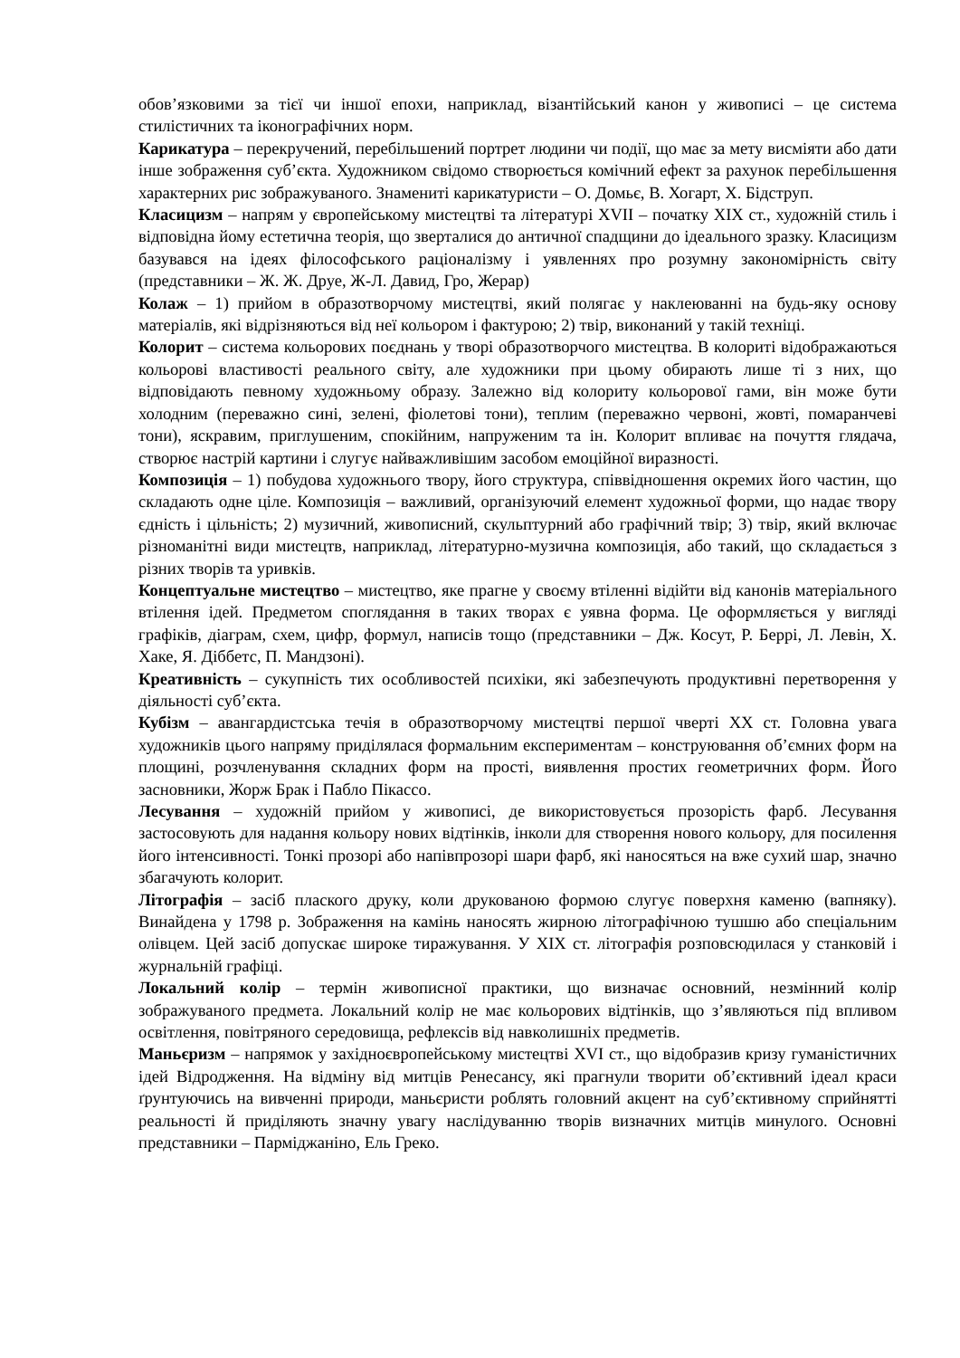обов’язковими за тієї чи іншої епохи, наприклад, візантійський канон у живописі – це система стилістичних та іконографічних норм.
Карикатура – перекручений, перебільшений портрет людини чи події, що має за мету висміяти або дати інше зображення суб’єкта. Художником свідомо створюється комічний ефект за рахунок перебільшення характерних рис зображуваного. Знамениті карикатуристи – О. Домьє, В. Хогарт, Х. Бідструп.
Класицизм – напрям у європейському мистецтві та літературі XVII – початку XIX ст., художній стиль і відповідна йому естетична теорія, що зверталися до античної спадщини до ідеального зразку. Класицизм базувався на ідеях філософського раціоналізму і уявленнях про розумну закономірність світу (представники – Ж. Ж. Друе, Ж-Л. Давид, Гро, Жерар)
Колаж – 1) прийом в образотворчому мистецтві, який полягає у наклеюванні на будь-яку основу матеріалів, які відрізняються від неї кольором і фактурою; 2) твір, виконаний у такій техніці.
Колорит – система кольорових поєднань у творі образотворчого мистецтва. В колориті відображаються кольорові властивості реального світу, але художники при цьому обирають лише ті з них, що відповідають певному художньому образу. Залежно від колориту кольорової гами, він може бути холодним (переважно сині, зелені, фіолетові тони), теплим (переважно червоні, жовті, помаранчеві тони), яскравим, приглушеним, спокійним, напруженим та ін. Колорит впливає на почуття глядача, створює настрій картини і слугує найважливішим засобом емоційної виразності.
Композиція – 1) побудова художнього твору, його структура, співвідношення окремих його частин, що складають одне ціле. Композиція – важливий, організуючий елемент художньої форми, що надає твору єдність і цільність; 2) музичний, живописний, скульптурний або графічний твір; 3) твір, який включає різноманітні види мистецтв, наприклад, літературно-музична композиція, або такий, що складається з різних творів та уривків.
Концептуальне мистецтво – мистецтво, яке прагне у своєму втіленні відійти від канонів матеріального втілення ідей. Предметом споглядання в таких творах є уявна форма. Це оформляється у вигляді графіків, діаграм, схем, цифр, формул, написів тощо (представники – Дж. Косут, Р. Беррі, Л. Левін, Х. Хаке, Я. Діббетс, П. Мандзоні).
Креативність – сукупність тих особливостей психіки, які забезпечують продуктивні перетворення у діяльності суб’єкта.
Кубізм – авангардистська течія в образотворчому мистецтві першої чверті XX ст. Головна увага художників цього напряму приділялася формальним експериментам – конструювання об’ємних форм на площині, розчленування складних форм на прості, виявлення простих геометричних форм. Його засновники, Жорж Брак і Пабло Пікассо.
Лесування – художній прийом у живописі, де використовується прозорість фарб. Лесування застосовують для надання кольору нових відтінків, інколи для створення нового кольору, для посилення його інтенсивності. Тонкі прозорі або напівпрозорі шари фарб, які наносяться на вже сухий шар, значно збагачують колорит.
Літографія – засіб плаского друку, коли друкованою формою слугує поверхня каменю (вапняку). Винайдена у 1798 р. Зображення на камінь наносять жирною літографічною тушшю або спеціальним олівцем. Цей засіб допускає широке тиражування. У XIX ст. літографія розповсюдилася у станковій і журнальній графіці.
Локальний колір – термін живописної практики, що визначає основний, незмінний колір зображуваного предмета. Локальний колір не має кольорових відтінків, що з’являються під впливом освітлення, повітряного середовища, рефлексів від навколишніх предметів.
Маньєризм – напрямок у західноєвропейському мистецтві XVI ст., що відобразив кризу гуманістичних ідей Відродження. На відміну від митців Ренесансу, які прагнули творити об’єктивний ідеал краси ґрунтуючись на вивченні природи, маньєристи роблять головний акцент на суб’єктивному сприйнятті реальності й приділяють значну увагу наслідуванню творів визначних митців минулого. Основні представники – Парміджаніно, Ель Греко.